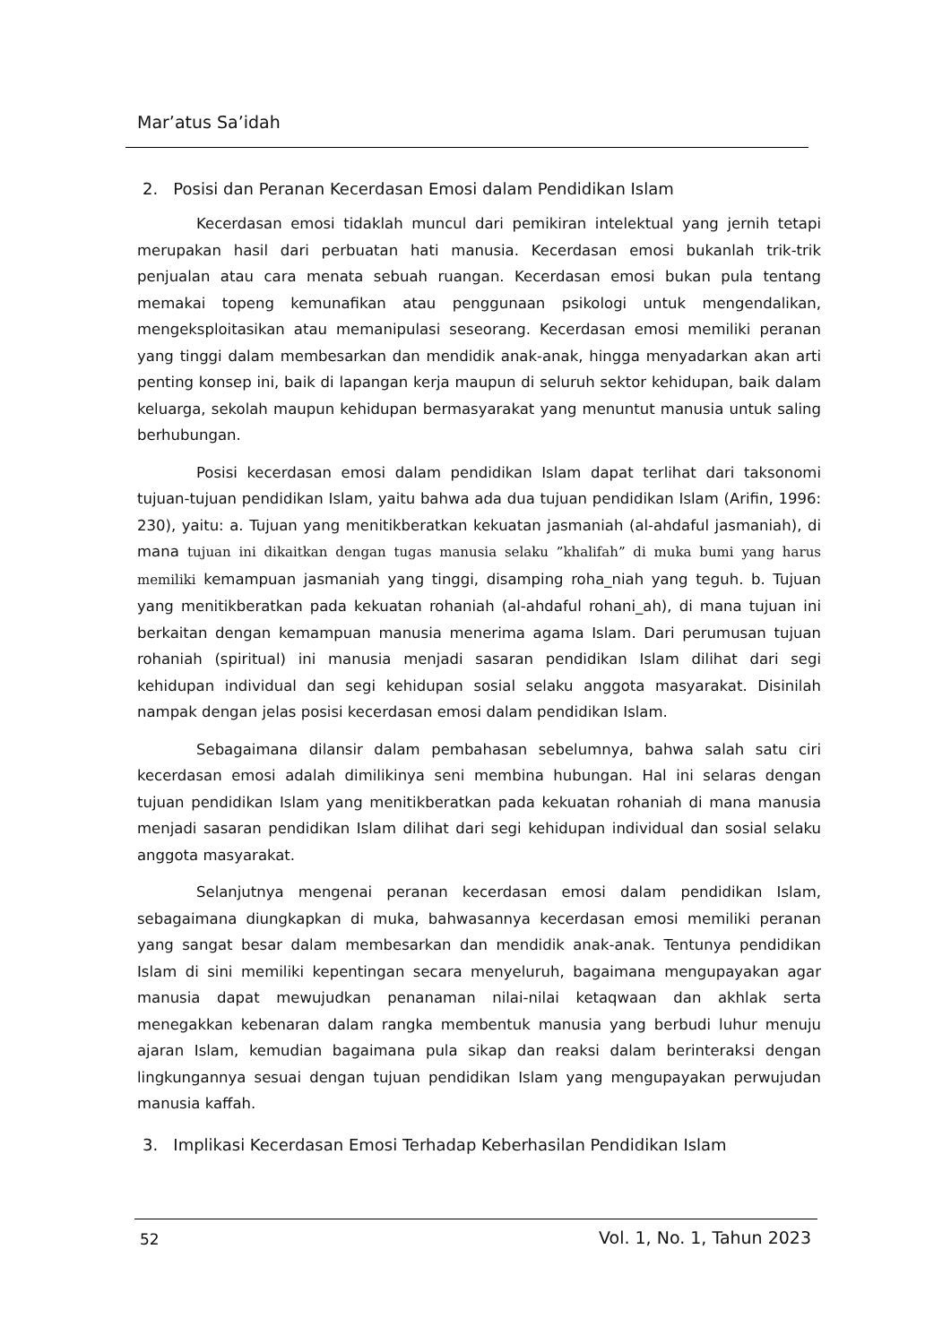Mar’atus Sa’idah
2. Posisi dan Peranan Kecerdasan Emosi dalam Pendidikan Islam
Kecerdasan emosi tidaklah muncul dari pemikiran intelektual yang jernih tetapi merupakan hasil dari perbuatan hati manusia. Kecerdasan emosi bukanlah trik-trik penjualan atau cara menata sebuah ruangan. Kecerdasan emosi bukan pula tentang memakai topeng kemunafikan atau penggunaan psikologi untuk mengendalikan, mengeksploitasikan atau memanipulasi seseorang. Kecerdasan emosi memiliki peranan yang tinggi dalam membesarkan dan mendidik anak-anak, hingga menyadarkan akan arti penting konsep ini, baik di lapangan kerja maupun di seluruh sektor kehidupan, baik dalam keluarga, sekolah maupun kehidupan bermasyarakat yang menuntut manusia untuk saling berhubungan.
Posisi kecerdasan emosi dalam pendidikan Islam dapat terlihat dari taksonomi tujuan-tujuan pendidikan Islam, yaitu bahwa ada dua tujuan pendidikan Islam (Arifin, 1996: 230), yaitu: a. Tujuan yang menitikberatkan kekuatan jasmaniah (al-ahdaful jasmaniah), di mana tujuan ini dikaitkan dengan tugas manusia selaku ”khalifah” di muka bumi yang harus memiliki kemampuan jasmaniah yang tinggi, disamping roha_niah yang teguh. b. Tujuan yang menitikberatkan pada kekuatan rohaniah (al-ahdaful rohani_ah), di mana tujuan ini berkaitan dengan kemampuan manusia menerima agama Islam. Dari perumusan tujuan rohaniah (spiritual) ini manusia menjadi sasaran pendidikan Islam dilihat dari segi kehidupan individual dan segi kehidupan sosial selaku anggota masyarakat. Disinilah nampak dengan jelas posisi kecerdasan emosi dalam pendidikan Islam.
Sebagaimana dilansir dalam pembahasan sebelumnya, bahwa salah satu ciri kecerdasan emosi adalah dimilikinya seni membina hubungan. Hal ini selaras dengan tujuan pendidikan Islam yang menitikberatkan pada kekuatan rohaniah di mana manusia menjadi sasaran pendidikan Islam dilihat dari segi kehidupan individual dan sosial selaku anggota masyarakat.
Selanjutnya mengenai peranan kecerdasan emosi dalam pendidikan Islam, sebagaimana diungkapkan di muka, bahwasannya kecerdasan emosi memiliki peranan yang sangat besar dalam membesarkan dan mendidik anak-anak. Tentunya pendidikan Islam di sini memiliki kepentingan secara menyeluruh, bagaimana mengupayakan agar manusia dapat mewujudkan penanaman nilai-nilai ketaqwaan dan akhlak serta menegakkan kebenaran dalam rangka membentuk manusia yang berbudi luhur menuju ajaran Islam, kemudian bagaimana pula sikap dan reaksi dalam berinteraksi dengan lingkungannya sesuai dengan tujuan pendidikan Islam yang mengupayakan perwujudan manusia kaffah.
3. Implikasi Kecerdasan Emosi Terhadap Keberhasilan Pendidikan Islam
52 Vol. 1, No. 1, Tahun 2023